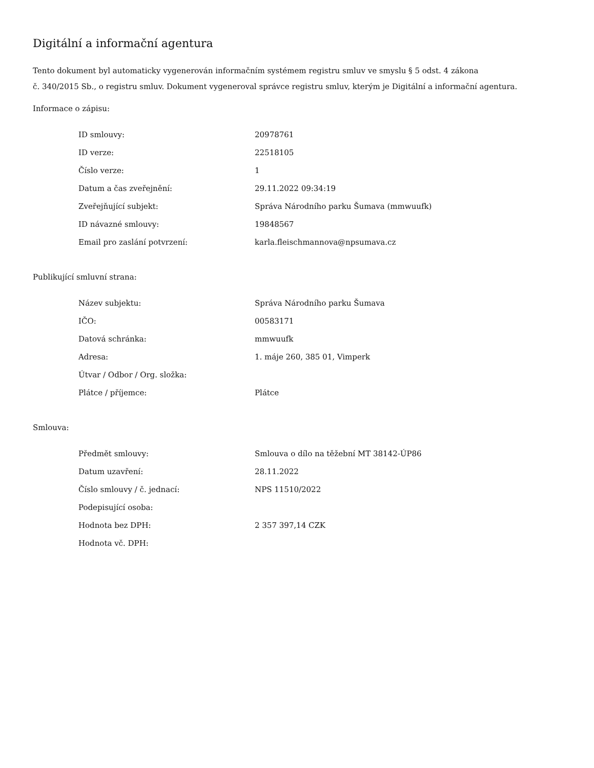Digitální a informační agentura
Tento dokument byl automaticky vygenerován informačním systémem registru smluv ve smyslu § 5 odst. 4 zákona
č. 340/2015 Sb., o registru smluv. Dokument vygeneroval správce registru smluv, kterým je Digitální a informační agentura.
Informace o zápisu:
| ID smlouvy: | 20978761 |
| ID verze: | 22518105 |
| Číslo verze: | 1 |
| Datum a čas zveřejnění: | 29.11.2022 09:34:19 |
| Zveřejňující subjekt: | Správa Národního parku Šumava (mmwuufk) |
| ID návazné smlouvy: | 19848567 |
| Email pro zaslání potvrzení: | karla.fleischmannova@npsumava.cz |
Publikující smluvní strana:
| Název subjektu: | Správa Národního parku Šumava |
| IČO: | 00583171 |
| Datová schránka: | mmwuufk |
| Adresa: | 1. máje 260, 385 01, Vimperk |
| Útvar / Odbor / Org. složka: | |
| Plátce / příjemce: | Plátce |
Smlouva:
| Předmět smlouvy: | Smlouva o dílo na těžební MT 38142-ÚP86 |
| Datum uzavření: | 28.11.2022 |
| Číslo smlouvy / č. jednací: | NPS 11510/2022 |
| Podepisující osoba: | |
| Hodnota bez DPH: | 2 357 397,14 CZK |
| Hodnota vč. DPH: | |